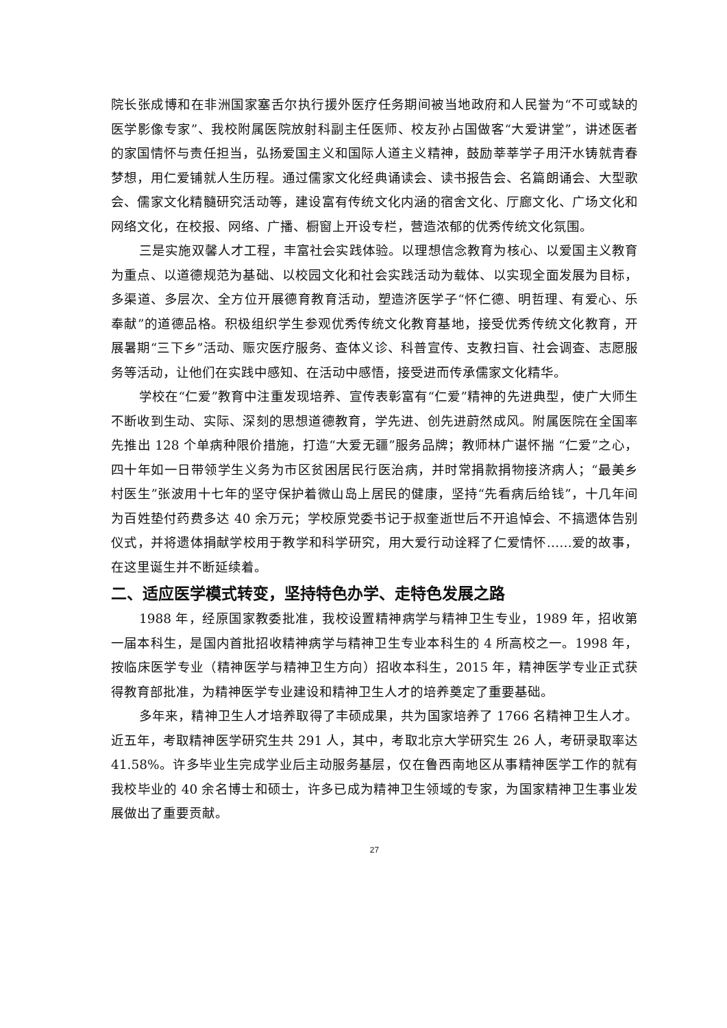院长张成博和在非洲国家塞舌尔执行援外医疗任务期间被当地政府和人民誉为“不可或缺的医学影像专家”、我校附属医院放射科副主任医师、校友孙占国做客“大爱讲堂”，讲述医者的家国情怀与责任担当，弘扬爱国主义和国际人道主义精神，鼓励莘莘学子用汗水铸就青春梦想，用仁爱铺就人生历程。通过儒家文化经典诵读会、读书报告会、名篇朗诵会、大型歌会、儒家文化精髓研究活动等，建设富有传统文化内涵的宿舍文化、厅廊文化、广场文化和网络文化，在校报、网络、广播、橱窗上开设专栏，营造浓郁的优秀传统文化氛围。
三是实施双馨人才工程，丰富社会实践体验。以理想信念教育为核心、以爱国主义教育为重点、以道德规范为基础、以校园文化和社会实践活动为载体、以实现全面发展为目标，多渠道、多层次、全方位开展德育教育活动，塑造济医学子“怀仁德、明哲理、有爱心、乐奉献”的道德品格。积极组织学生参观优秀传统文化教育基地，接受优秀传统文化教育，开展暑期“三下乡”活动、赈灾医疗服务、查体义诊、科普宣传、支教扫盲、社会调查、志愿服务等活动，让他们在实践中感知、在活动中感悟，接受进而传承儒家文化精华。
学校在“仁爱”教育中注重发现培养、宣传表彰富有“仁爱”精神的先进典型，使广大师生不断收到生动、实际、深刻的思想道德教育，学先进、创先进蔚然成风。附属医院在全国率先推出 128 个单病种限价措施，打造“大爱无疆”服务品牌；教师林广谌怀揣 “仁爱”之心，四十年如一日带领学生义务为市区贫困居民行医治病，并时常捐款捐物接济病人；“最美乡村医生”张波用十七年的坚守保护着微山岛上居民的健康，坚持“先看病后给钱”，十几年间为百姓垫付药费多达 40 余万元；学校原党委书记于叔奎逝世后不开追悼会、不搞遗体告别仪式，并将遗体捐献学校用于教学和科学研究，用大爱行动诠释了仁爱情怀……爱的故事，在这里诞生并不断延续着。
二、适应医学模式转变，坚持特色办学、走特色发展之路
1988 年，经原国家教委批准，我校设置精神病学与精神卫生专业，1989 年，招收第一届本科生，是国内首批招收精神病学与精神卫生专业本科生的 4 所高校之一。1998 年，按临床医学专业（精神医学与精神卫生方向）招收本科生，2015 年，精神医学专业正式获得教育部批准，为精神医学专业建设和精神卫生人才的培养奠定了重要基础。
多年来，精神卫生人才培养取得了丰硕成果，共为国家培养了 1766 名精神卫生人才。近五年，考取精神医学研究生共 291 人，其中，考取北京大学研究生 26 人，考研录取率达 41.58%。许多毕业生完成学业后主动服务基层，仅在鲁西南地区从事精神医学工作的就有我校毕业的 40 余名博士和硕士，许多已成为精神卫生领域的专家，为国家精神卫生事业发展做出了重要贡献。
27